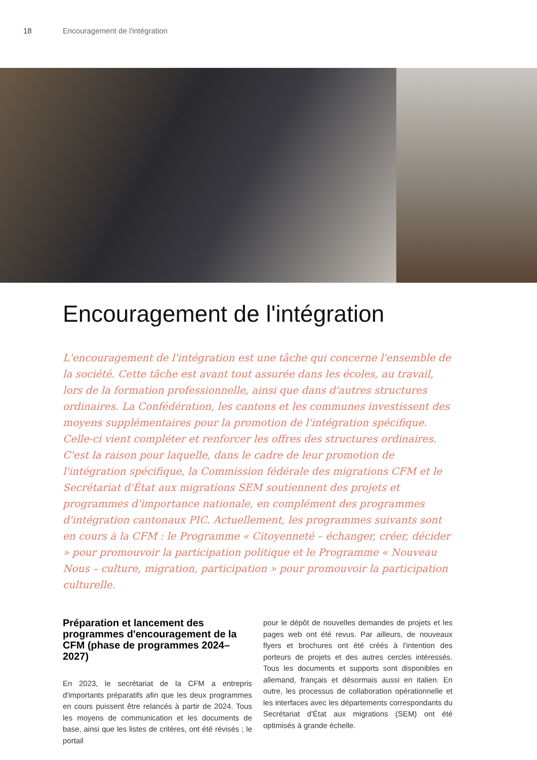18 Encouragement de l'intégration
Encouragement de l'intégration
L'encouragement de l'intégration est une tâche qui concerne l'ensemble de la société. Cette tâche est avant tout assurée dans les écoles, au travail, lors de la formation professionnelle, ainsi que dans d'autres structures ordinaires. La Confédération, les cantons et les communes investissent des moyens supplémentaires pour la promotion de l'intégration spécifique. Celle-ci vient compléter et renforcer les offres des structures ordinaires.
C'est la raison pour laquelle, dans le cadre de leur promotion de l'intégration spécifique, la Commission fédérale des migrations CFM et le Secrétariat d'État aux migrations SEM soutiennent des projets et programmes d'importance nationale, en complément des programmes d'intégration cantonaux PIC. Actuellement, les programmes suivants sont en cours à la CFM : le Programme « Citoyenneté – échanger, créer, décider » pour promouvoir la participation politique et le Programme « Nouveau Nous – culture, migration, participation » pour promouvoir la participation culturelle.
Préparation et lancement des programmes d'encouragement de la CFM (phase de programmes 2024–2027)
En 2023, le secrétariat de la CFM a entrepris d'importants préparatifs afin que les deux programmes en cours puissent être relancés à partir de 2024. Tous les moyens de communication et les documents de base, ainsi que les listes de critères, ont été révisés ; le portail
pour le dépôt de nouvelles demandes de projets et les pages web ont été revus. Par ailleurs, de nouveaux flyers et brochures ont été créés à l'intention des porteurs de projets et des autres cercles intéressés. Tous les documents et supports sont disponibles en allemand, français et désormais aussi en italien. En outre, les processus de collaboration opérationnelle et les interfaces avec les départements correspondants du Secrétariat d'État aux migrations (SEM) ont été optimisés à grande échelle.